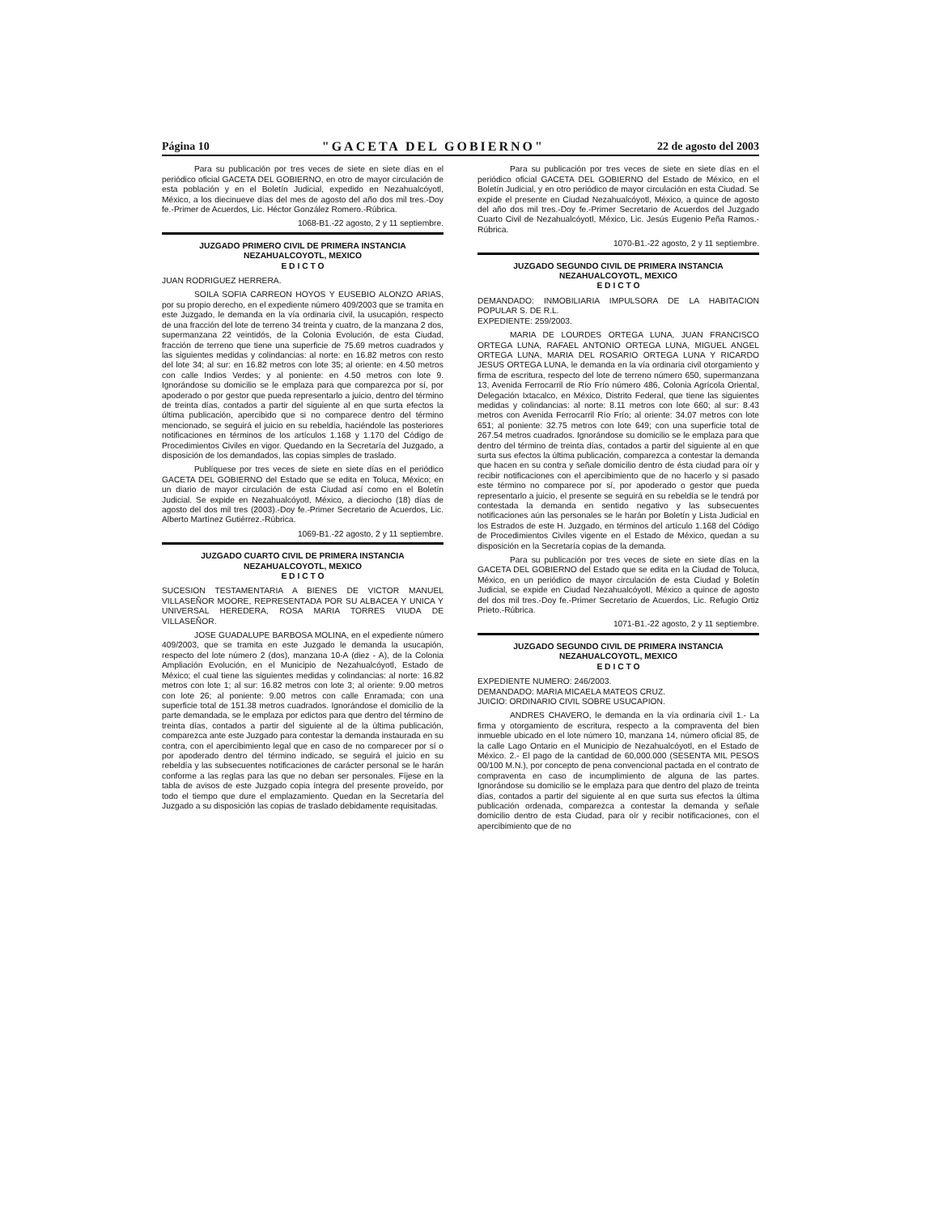Página 10 "GACETA DEL GOBIERNO" 22 de agosto del 2003
Para su publicación por tres veces de siete en siete días en el periódico oficial GACETA DEL GOBIERNO, en otro de mayor circulación de esta población y en el Boletín Judicial, expedido en Nezahualcóyotl, México, a los diecinueve días del mes de agosto del año dos mil tres.-Doy fe.-Primer de Acuerdos, Lic. Héctor González Romero.-Rúbrica.
1068-B1.-22 agosto, 2 y 11 septiembre.
JUZGADO PRIMERO CIVIL DE PRIMERA INSTANCIA
NEZAHUALCOYOTL, MEXICO
E D I C T O
JUAN RODRIGUEZ HERRERA.
SOILA SOFIA CARREON HOYOS Y EUSEBIO ALONZO ARIAS, por su propio derecho, en el expediente número 409/2003 que se tramita en este Juzgado, le demanda en la vía ordinaria civil, la usucapión, respecto de una fracción del lote de terreno 34 treinta y cuatro, de la manzana 2 dos, supermanzana 22 veintidós, de la Colonia Evolución, de esta Ciudad, fracción de terreno que tiene una superficie de 75.69 metros cuadrados y las siguientes medidas y colindancias: al norte: en 16.82 metros con resto del lote 34; al sur: en 16.82 metros con lote 35; al oriente: en 4.50 metros con calle Indios Verdes; y al poniente: en 4.50 metros con lote 9. Ignorándose su domicilio se le emplaza para que comparezca por sí, por apoderado o por gestor que pueda representarlo a juicio, dentro del término de treinta días, contados a partir del siguiente al en que surta efectos la última publicación, apercibido que si no comparece dentro del término mencionado, se seguirá el juicio en su rebeldía, haciéndole las posteriores notificaciones en términos de los artículos 1.168 y 1.170 del Código de Procedimientos Civiles en vigor. Quedando en la Secretaría del Juzgado, a disposición de los demandados, las copias simples de traslado.
Publíquese por tres veces de siete en siete días en el periódico GACETA DEL GOBIERNO del Estado que se edita en Toluca, México; en un diario de mayor circulación de esta Ciudad así como en el Boletín Judicial. Se expide en Nezahualcóyotl, México, a dieciocho (18) días de agosto del dos mil tres (2003).-Doy fe.-Primer Secretario de Acuerdos, Lic. Alberto Martínez Gutiérrez.-Rúbrica.
1069-B1.-22 agosto, 2 y 11 septiembre.
JUZGADO CUARTO CIVIL DE PRIMERA INSTANCIA
NEZAHUALCOYOTL, MEXICO
E D I C T O
SUCESION TESTAMENTARIA A BIENES DE VICTOR MANUEL VILLASEÑOR MOORE, REPRESENTADA POR SU ALBACEA Y UNICA Y UNIVERSAL HEREDERA, ROSA MARIA TORRES VIUDA DE VILLASEÑOR.
JOSE GUADALUPE BARBOSA MOLINA, en el expediente número 409/2003, que se tramita en este Juzgado le demanda la usucapión, respecto del lote número 2 (dos), manzana 10-A (diez - A), de la Colonia Ampliación Evolución, en el Municipio de Nezahualcóyotl, Estado de México; el cual tiene las siguientes medidas y colindancias: al norte: 16.82 metros con lote 1; al sur: 16.82 metros con lote 3; al oriente: 9.00 metros con lote 26; al poniente: 9.00 metros con calle Enramada; con una superficie total de 151.38 metros cuadrados. Ignorándose el domicilio de la parte demandada, se le emplaza por edictos para que dentro del término de treinta días, contados a partir del siguiente al de la última publicación, comparezca ante este Juzgado para contestar la demanda instaurada en su contra, con el apercibimiento legal que en caso de no comparecer por sí o por apoderado dentro del término indicado, se seguirá el juicio en su rebeldía y las subsecuentes notificaciones de carácter personal se le harán conforme a las reglas para las que no deban ser personales. Fíjese en la tabla de avisos de este Juzgado copia íntegra del presente proveído, por todo el tiempo que dure el emplazamiento. Quedan en la Secretaría del Juzgado a su disposición las copias de traslado debidamente requisitadas.
Para su publicación por tres veces de siete en siete días en el periódico oficial GACETA DEL GOBIERNO del Estado de México, en el Boletín Judicial, y en otro periódico de mayor circulación en esta Ciudad. Se expide el presente en Ciudad Nezahualcóyotl, México, a quince de agosto del año dos mil tres.-Doy fe.-Primer Secretario de Acuerdos del Juzgado Cuarto Civil de Nezahualcóyotl, México, Lic. Jesús Eugenio Peña Ramos.-Rúbrica.
1070-B1.-22 agosto, 2 y 11 septiembre.
JUZGADO SEGUNDO CIVIL DE PRIMERA INSTANCIA
NEZAHUALCOYOTL, MEXICO
E D I C T O
DEMANDADO: INMOBILIARIA IMPULSORA DE LA HABITACION POPULAR S. DE R.L.
EXPEDIENTE: 259/2003.
MARIA DE LOURDES ORTEGA LUNA, JUAN FRANCISCO ORTEGA LUNA, RAFAEL ANTONIO ORTEGA LUNA, MIGUEL ANGEL ORTEGA LUNA, MARIA DEL ROSARIO ORTEGA LUNA Y RICARDO JESUS ORTEGA LUNA, le demanda en la vía ordinaria civil otorgamiento y firma de escritura, respecto del lote de terreno número 650, supermanzana 13, Avenida Ferrocarril de Río Frío número 486, Colonia Agrícola Oriental, Delegación Ixtacalco, en México, Distrito Federal, que tiene las siguientes medidas y colindancias: al norte: 8.11 metros con lote 660; al sur: 8.43 metros con Avenida Ferrocarril Río Frío; al oriente: 34.07 metros con lote 651; al poniente: 32.75 metros con lote 649; con una superficie total de 267.54 metros cuadrados. Ignorándose su domicilio se le emplaza para que dentro del término de treinta días, contados a partir del siguiente al en que surta sus efectos la última publicación, comparezca a contestar la demanda que hacen en su contra y señale domicilio dentro de ésta ciudad para oír y recibir notificaciones con el apercibimiento que de no hacerlo y si pasado este término no comparece por sí, por apoderado o gestor que pueda representarlo a juicio, el presente se seguirá en su rebeldía se le tendrá por contestada la demanda en sentido negativo y las subsecuentes notificaciones aún las personales se le harán por Boletín y Lista Judicial en los Estrados de este H. Juzgado, en términos del artículo 1.168 del Código de Procedimientos Civiles vigente en el Estado de México, quedan a su disposición en la Secretaría copias de la demanda.
Para su publicación por tres veces de siete en siete días en la GACETA DEL GOBIERNO del Estado que se edita en la Ciudad de Toluca, México, en un periódico de mayor circulación de esta Ciudad y Boletín Judicial, se expide en Ciudad Nezahualcóyotl, México a quince de agosto del dos mil tres.-Doy fe.-Primer Secretario de Acuerdos, Lic. Refugio Ortiz Prieto.-Rúbrica.
1071-B1.-22 agosto, 2 y 11 septiembre.
JUZGADO SEGUNDO CIVIL DE PRIMERA INSTANCIA
NEZAHUALCOYOTL, MEXICO
E D I C T O
EXPEDIENTE NUMERO: 246/2003.
DEMANDADO: MARIA MICAELA MATEOS CRUZ.
JUICIO: ORDINARIO CIVIL SOBRE USUCAPION.
ANDRES CHAVERO, le demanda en la vía ordinaria civil 1.- La firma y otorgamiento de escritura, respecto a la compraventa del bien inmueble ubicado en el lote número 10, manzana 14, número oficial 85, de la calle Lago Ontario en el Municipio de Nezahualcóyotl, en el Estado de México. 2.- El pago de la cantidad de 60,000.000 (SESENTA MIL PESOS 00/100 M.N.), por concepto de pena convencional pactada en el contrato de compraventa en caso de incumplimiento de alguna de las partes. Ignorándose su domicilio se le emplaza para que dentro del plazo de treinta días, contados a partir del siguiente al en que surta sus efectos la última publicación ordenada, comparezca a contestar la demanda y señale domicilio dentro de esta Ciudad, para oír y recibir notificaciones, con el apercibimiento que de no